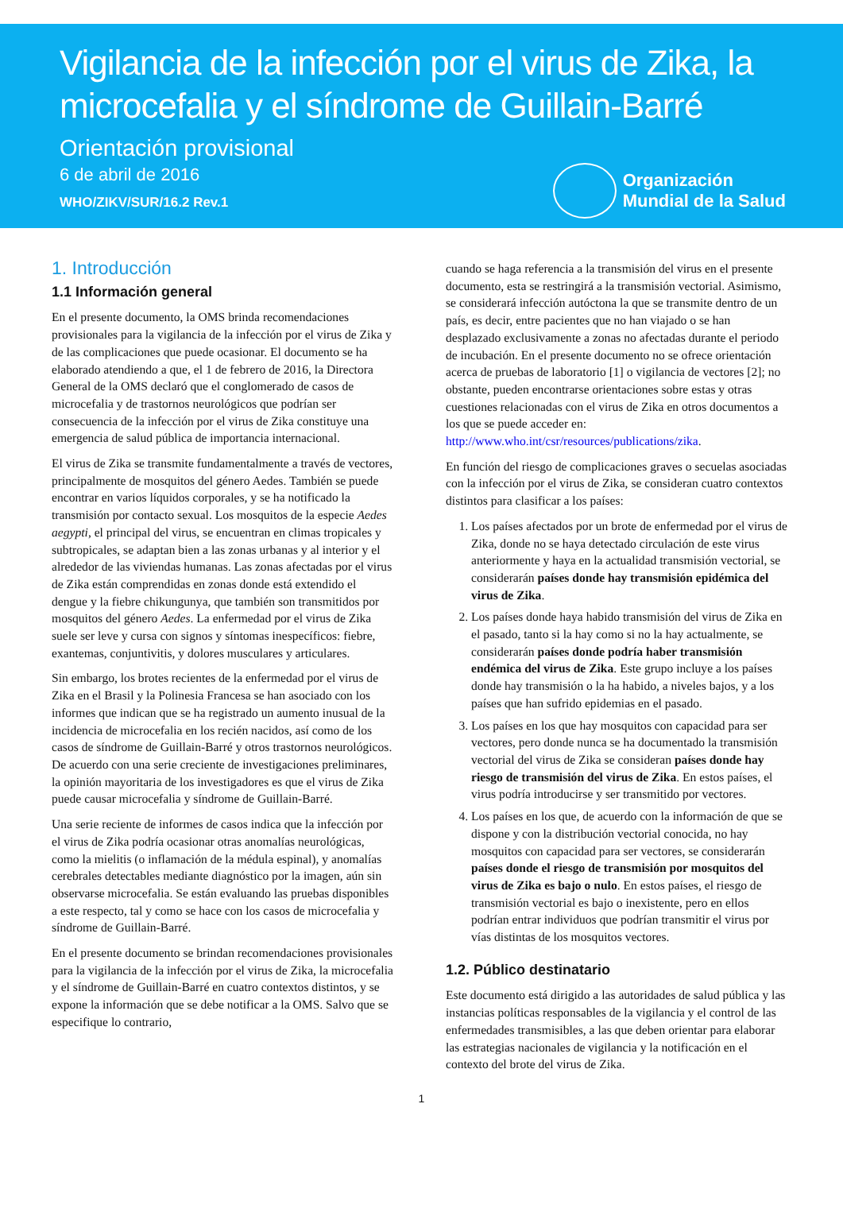Vigilancia de la infección por el virus de Zika, la microcefalia y el síndrome de Guillain-Barré
Orientación provisional
6 de abril de 2016
WHO/ZIKV/SUR/16.2 Rev.1
Organización
Mundial de la Salud
1. Introducción
1.1 Información general
En el presente documento, la OMS brinda recomendaciones provisionales para la vigilancia de la infección por el virus de Zika y de las complicaciones que puede ocasionar. El documento se ha elaborado atendiendo a que, el 1 de febrero de 2016, la Directora General de la OMS declaró que el conglomerado de casos de microcefalia y de trastornos neurológicos que podrían ser consecuencia de la infección por el virus de Zika constituye una emergencia de salud pública de importancia internacional.
El virus de Zika se transmite fundamentalmente a través de vectores, principalmente de mosquitos del género Aedes. También se puede encontrar en varios líquidos corporales, y se ha notificado la transmisión por contacto sexual. Los mosquitos de la especie Aedes aegypti, el principal del virus, se encuentran en climas tropicales y subtropicales, se adaptan bien a las zonas urbanas y al interior y el alrededor de las viviendas humanas. Las zonas afectadas por el virus de Zika están comprendidas en zonas donde está extendido el dengue y la fiebre chikungunya, que también son transmitidos por mosquitos del género Aedes. La enfermedad por el virus de Zika suele ser leve y cursa con signos y síntomas inespecíficos: fiebre, exantemas, conjuntivitis, y dolores musculares y articulares.
Sin embargo, los brotes recientes de la enfermedad por el virus de Zika en el Brasil y la Polinesia Francesa se han asociado con los informes que indican que se ha registrado un aumento inusual de la incidencia de microcefalia en los recién nacidos, así como de los casos de síndrome de Guillain-Barré y otros trastornos neurológicos. De acuerdo con una serie creciente de investigaciones preliminares, la opinión mayoritaria de los investigadores es que el virus de Zika puede causar microcefalia y síndrome de Guillain-Barré.
Una serie reciente de informes de casos indica que la infección por el virus de Zika podría ocasionar otras anomalías neurológicas, como la mielitis (o inflamación de la médula espinal), y anomalías cerebrales detectables mediante diagnóstico por la imagen, aún sin observarse microcefalia. Se están evaluando las pruebas disponibles a este respecto, tal y como se hace con los casos de microcefalia y síndrome de Guillain-Barré.
En el presente documento se brindan recomendaciones provisionales para la vigilancia de la infección por el virus de Zika, la microcefalia y el síndrome de Guillain-Barré en cuatro contextos distintos, y se expone la información que se debe notificar a la OMS. Salvo que se especifique lo contrario,
cuando se haga referencia a la transmisión del virus en el presente documento, esta se restringirá a la transmisión vectorial. Asimismo, se considerará infección autóctona la que se transmite dentro de un país, es decir, entre pacientes que no han viajado o se han desplazado exclusivamente a zonas no afectadas durante el periodo de incubación. En el presente documento no se ofrece orientación acerca de pruebas de laboratorio [1] o vigilancia de vectores [2]; no obstante, pueden encontrarse orientaciones sobre estas y otras cuestiones relacionadas con el virus de Zika en otros documentos a los que se puede acceder en: http://www.who.int/csr/resources/publications/zika.
En función del riesgo de complicaciones graves o secuelas asociadas con la infección por el virus de Zika, se consideran cuatro contextos distintos para clasificar a los países:
1. Los países afectados por un brote de enfermedad por el virus de Zika, donde no se haya detectado circulación de este virus anteriormente y haya en la actualidad transmisión vectorial, se considerarán países donde hay transmisión epidémica del virus de Zika.
2. Los países donde haya habido transmisión del virus de Zika en el pasado, tanto si la hay como si no la hay actualmente, se considerarán países donde podría haber transmisión endémica del virus de Zika. Este grupo incluye a los países donde hay transmisión o la ha habido, a niveles bajos, y a los países que han sufrido epidemias en el pasado.
3. Los países en los que hay mosquitos con capacidad para ser vectores, pero donde nunca se ha documentado la transmisión vectorial del virus de Zika se consideran países donde hay riesgo de transmisión del virus de Zika. En estos países, el virus podría introducirse y ser transmitido por vectores.
4. Los países en los que, de acuerdo con la información de que se dispone y con la distribución vectorial conocida, no hay mosquitos con capacidad para ser vectores, se considerarán países donde el riesgo de transmisión por mosquitos del virus de Zika es bajo o nulo. En estos países, el riesgo de transmisión vectorial es bajo o inexistente, pero en ellos podrían entrar individuos que podrían transmitir el virus por vías distintas de los mosquitos vectores.
1.2. Público destinatario
Este documento está dirigido a las autoridades de salud pública y las instancias políticas responsables de la vigilancia y el control de las enfermedades transmisibles, a las que deben orientar para elaborar las estrategias nacionales de vigilancia y la notificación en el contexto del brote del virus de Zika.
1